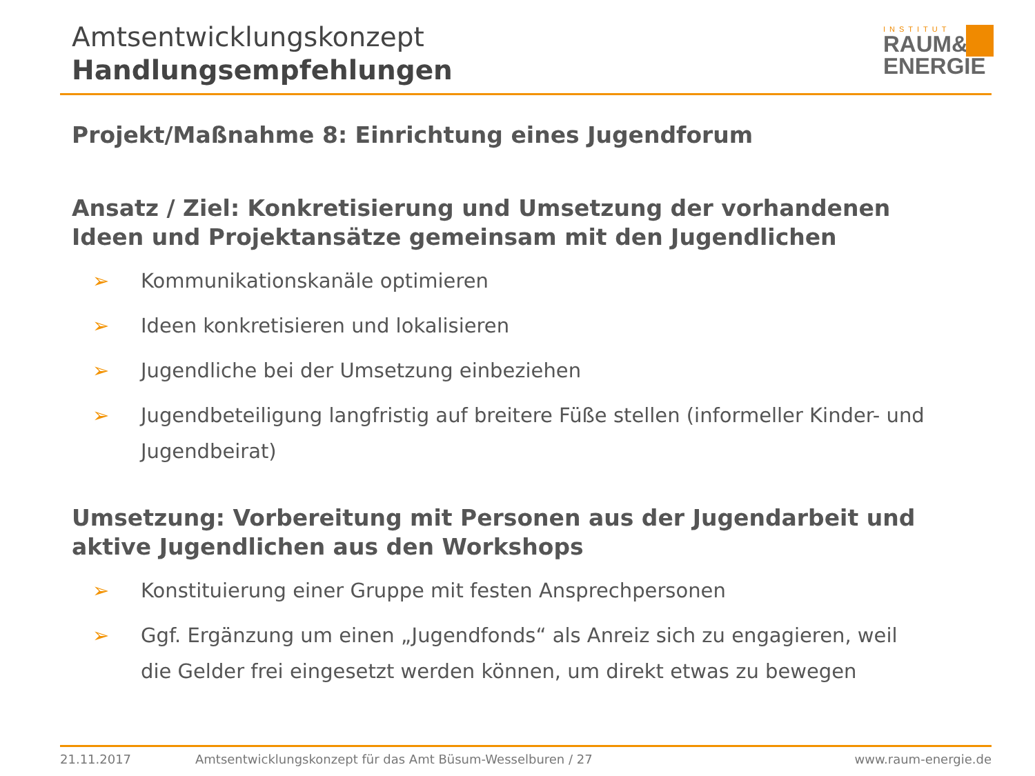Amtsentwicklungskonzept
Handlungsempfehlungen
INSTITUT
RAUM&
ENERGIE
Projekt/Maßnahme 8: Einrichtung eines Jugendforum
Ansatz / Ziel: Konkretisierung und Umsetzung der vorhandenen Ideen und Projektansätze gemeinsam mit den Jugendlichen
➢ Kommunikationskanäle optimieren
➢ Ideen konkretisieren und lokalisieren
➢ Jugendliche bei der Umsetzung einbeziehen
➢ Jugendbeteiligung langfristig auf breitere Füße stellen (informeller Kinder- und Jugendbeirat)
Umsetzung: Vorbereitung mit Personen aus der Jugendarbeit und aktive Jugendlichen aus den Workshops
➢ Konstituierung einer Gruppe mit festen Ansprechpersonen
➢ Ggf. Ergänzung um einen „Jugendfonds“ als Anreiz sich zu engagieren, weil die Gelder frei eingesetzt werden können, um direkt etwas zu bewegen
21.11.2017 Amtsentwicklungskonzept für das Amt Büsum-Wesselburen / 27 www.raum-energie.de